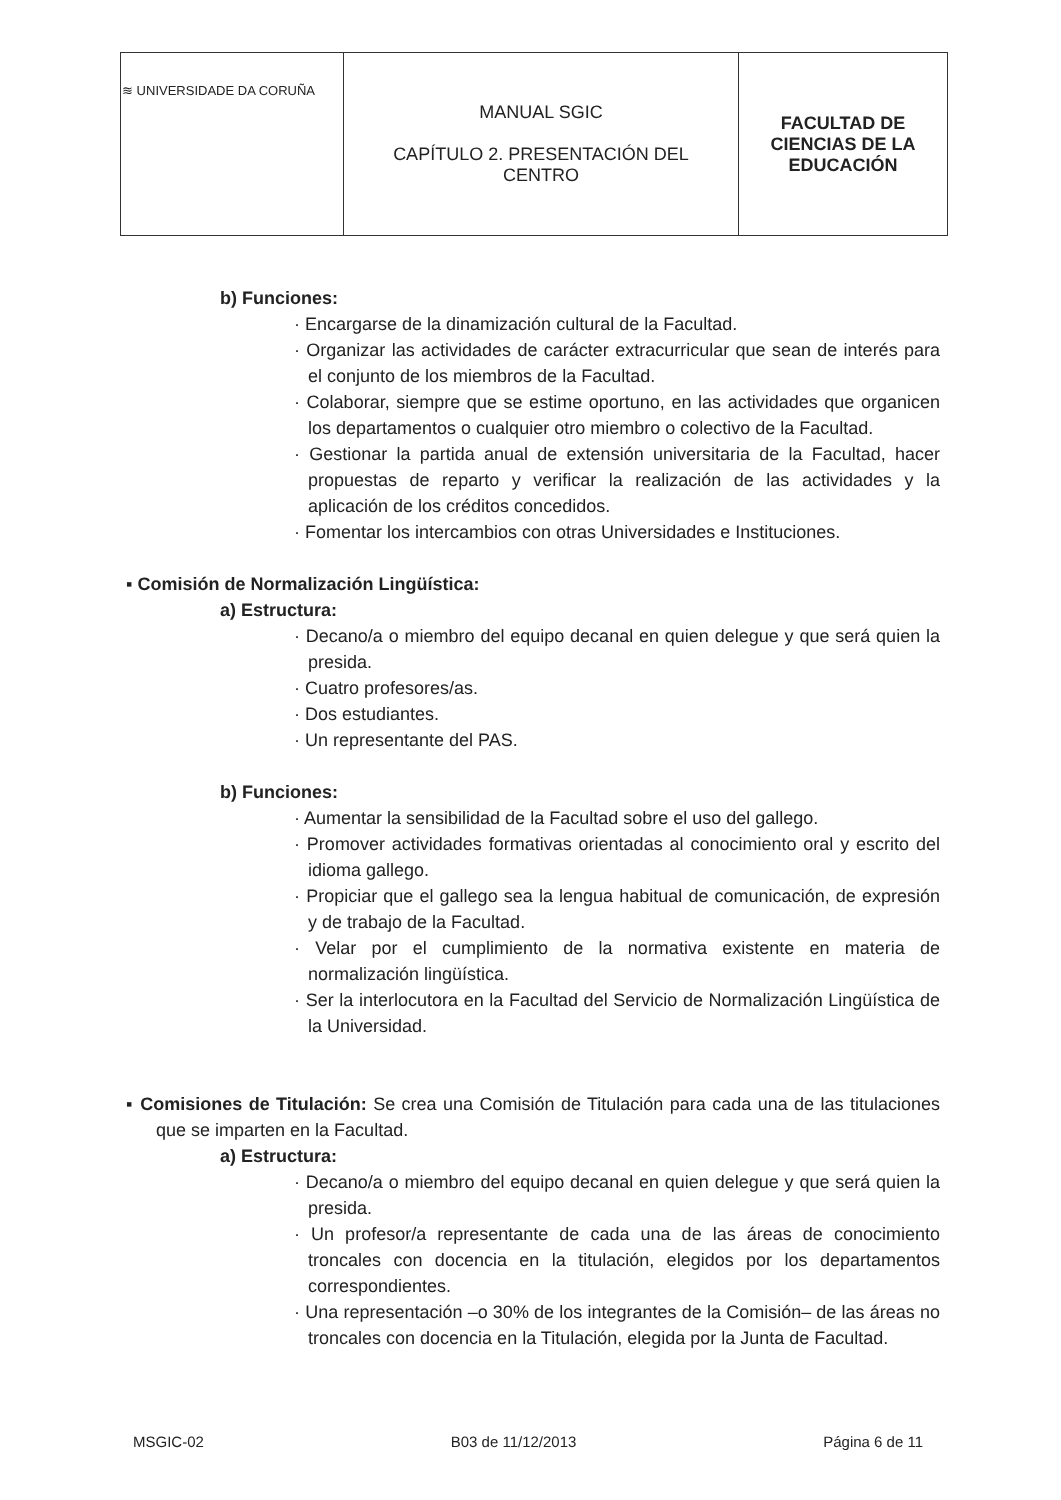| ≋ UNIVERSIDADE DA CORUÑA | MANUAL SGIC CAPÍTULO 2. PRESENTACIÓN DEL CENTRO | FACULTAD DE CIENCIAS DE LA EDUCACIÓN |
b) Funciones:
· Encargarse de la dinamización cultural de la Facultad.
· Organizar las actividades de carácter extracurricular que sean de interés para el conjunto de los miembros de la Facultad.
· Colaborar, siempre que se estime oportuno, en las actividades que organicen los departamentos o cualquier otro miembro o colectivo de la Facultad.
· Gestionar la partida anual de extensión universitaria de la Facultad, hacer propuestas de reparto y verificar la realización de las actividades y la aplicación de los créditos concedidos.
· Fomentar los intercambios con otras Universidades e Instituciones.
▪ Comisión de Normalización Lingüística:
a) Estructura:
· Decano/a o miembro del equipo decanal en quien delegue y que será quien la presida.
· Cuatro profesores/as.
· Dos estudiantes.
· Un representante del PAS.
b) Funciones:
· Aumentar la sensibilidad de la Facultad sobre el uso del gallego.
· Promover actividades formativas orientadas al conocimiento oral y escrito del idioma gallego.
· Propiciar que el gallego sea la lengua habitual de comunicación, de expresión y de trabajo de la Facultad.
· Velar por el cumplimiento de la normativa existente en materia de normalización lingüística.
· Ser la interlocutora en la Facultad del Servicio de Normalización Lingüística de la Universidad.
▪ Comisiones de Titulación: Se crea una Comisión de Titulación para cada una de las titulaciones que se imparten en la Facultad.
a) Estructura:
· Decano/a o miembro del equipo decanal en quien delegue y que será quien la presida.
· Un profesor/a representante de cada una de las áreas de conocimiento troncales con docencia en la titulación, elegidos por los departamentos correspondientes.
· Una representación –o 30% de los integrantes de la Comisión– de las áreas no troncales con docencia en la Titulación, elegida por la Junta de Facultad.
MSGIC-02 B03 de 11/12/2013 Página 6 de 11